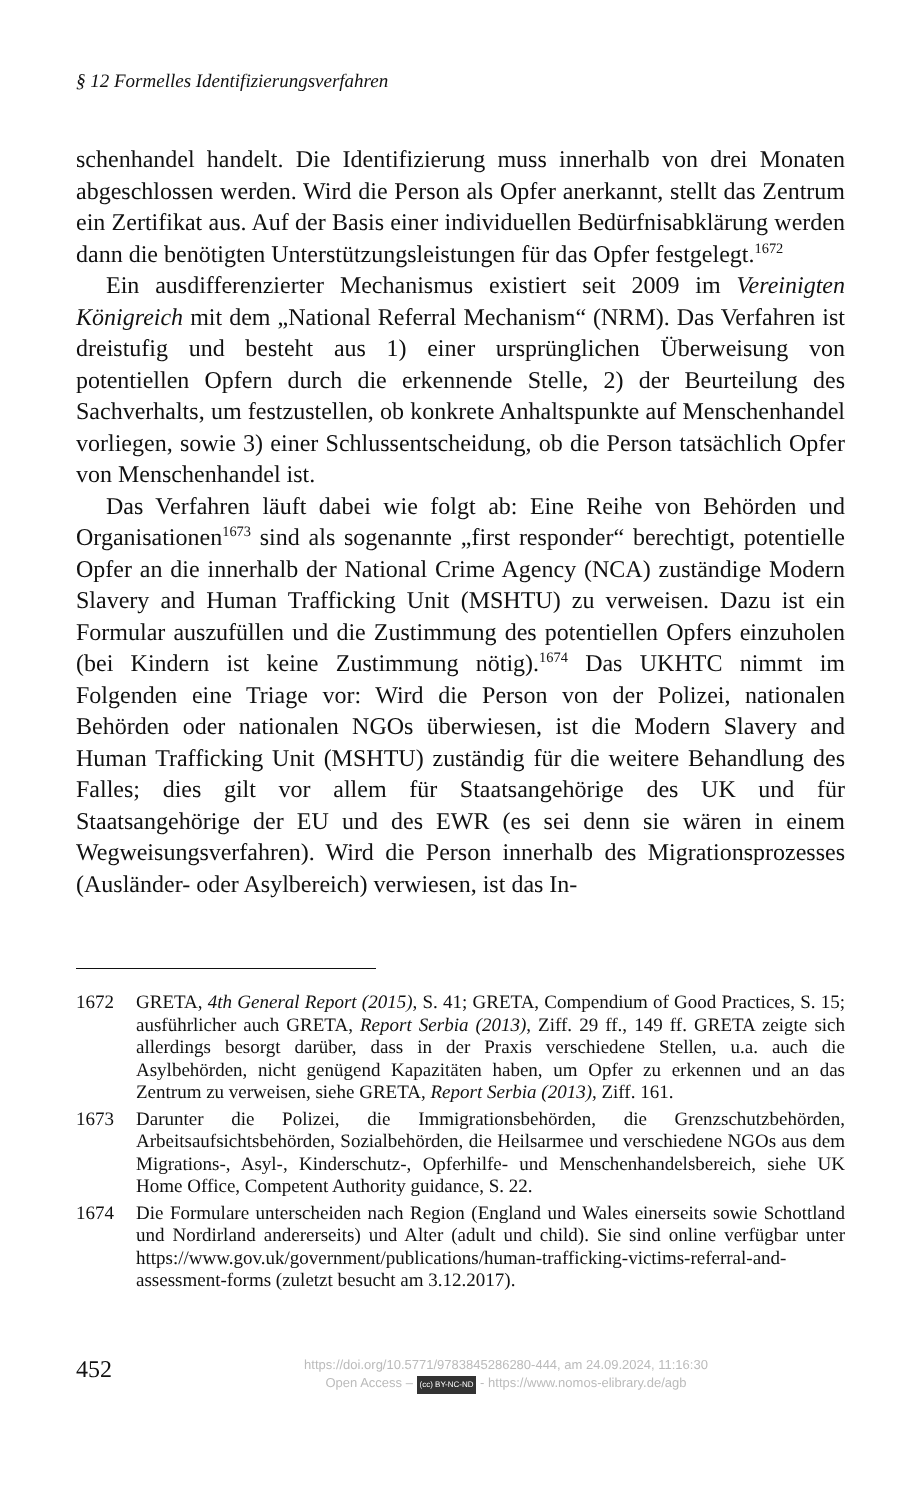§ 12 Formelles Identifizierungsverfahren
schenhandel handelt. Die Identifizierung muss innerhalb von drei Monaten abgeschlossen werden. Wird die Person als Opfer anerkannt, stellt das Zentrum ein Zertifikat aus. Auf der Basis einer individuellen Bedürfnisabklärung werden dann die benötigten Unterstützungsleistungen für das Opfer festgelegt.<sup>1672</sup>
Ein ausdifferenzierter Mechanismus existiert seit 2009 im Vereinigten Königreich mit dem „National Referral Mechanism“ (NRM). Das Verfahren ist dreistufig und besteht aus 1) einer ursprünglichen Überweisung von potentiellen Opfern durch die erkennende Stelle, 2) der Beurteilung des Sachverhalts, um festzustellen, ob konkrete Anhaltspunkte auf Menschenhandel vorliegen, sowie 3) einer Schlussentscheidung, ob die Person tatsächlich Opfer von Menschenhandel ist.
Das Verfahren läuft dabei wie folgt ab: Eine Reihe von Behörden und Organisationen<sup>1673</sup> sind als sogenannte „first responder“ berechtigt, potentielle Opfer an die innerhalb der National Crime Agency (NCA) zuständige Modern Slavery and Human Trafficking Unit (MSHTU) zu verweisen. Dazu ist ein Formular auszufüllen und die Zustimmung des potentiellen Opfers einzuholen (bei Kindern ist keine Zustimmung nötig).<sup>1674</sup> Das UKHTC nimmt im Folgenden eine Triage vor: Wird die Person von der Polizei, nationalen Behörden oder nationalen NGOs überwiesen, ist die Modern Slavery and Human Trafficking Unit (MSHTU) zuständig für die weitere Behandlung des Falles; dies gilt vor allem für Staatsangehörige des UK und für Staatsangehörige der EU und des EWR (es sei denn sie wären in einem Wegweisungsverfahren). Wird die Person innerhalb des Migrationsprozesses (Ausländer- oder Asylbereich) verwiesen, ist das In-
1672 GRETA, 4th General Report (2015), S. 41; GRETA, Compendium of Good Practices, S. 15; ausführlicher auch GRETA, Report Serbia (2013), Ziff. 29 ff., 149 ff. GRETA zeigte sich allerdings besorgt darüber, dass in der Praxis verschiedene Stellen, u.a. auch die Asylbehörden, nicht genügend Kapazitäten haben, um Opfer zu erkennen und an das Zentrum zu verweisen, siehe GRETA, Report Serbia (2013), Ziff. 161.
1673 Darunter die Polizei, die Immigrationsbehörden, die Grenzschutzbehörden, Arbeitsaufsichtsbehörden, Sozialbehörden, die Heilsarmee und verschiedene NGOs aus dem Migrations-, Asyl-, Kinderschutz-, Opferhilfe- und Menschenhandelsbereich, siehe UK Home Office, Competent Authority guidance, S. 22.
1674 Die Formulare unterscheiden nach Region (England und Wales einerseits sowie Schottland und Nordirland andererseits) und Alter (adult und child). Sie sind online verfügbar unter https://www.gov.uk/government/publications/human-trafficking-victims-referral-and-assessment-forms (zuletzt besucht am 3.12.2017).
452
https://doi.org/10.5771/9783845286280-444, am 24.09.2024, 11:16:30
Open Access – (cc) BY-NC-ND - https://www.nomos-elibrary.de/agb